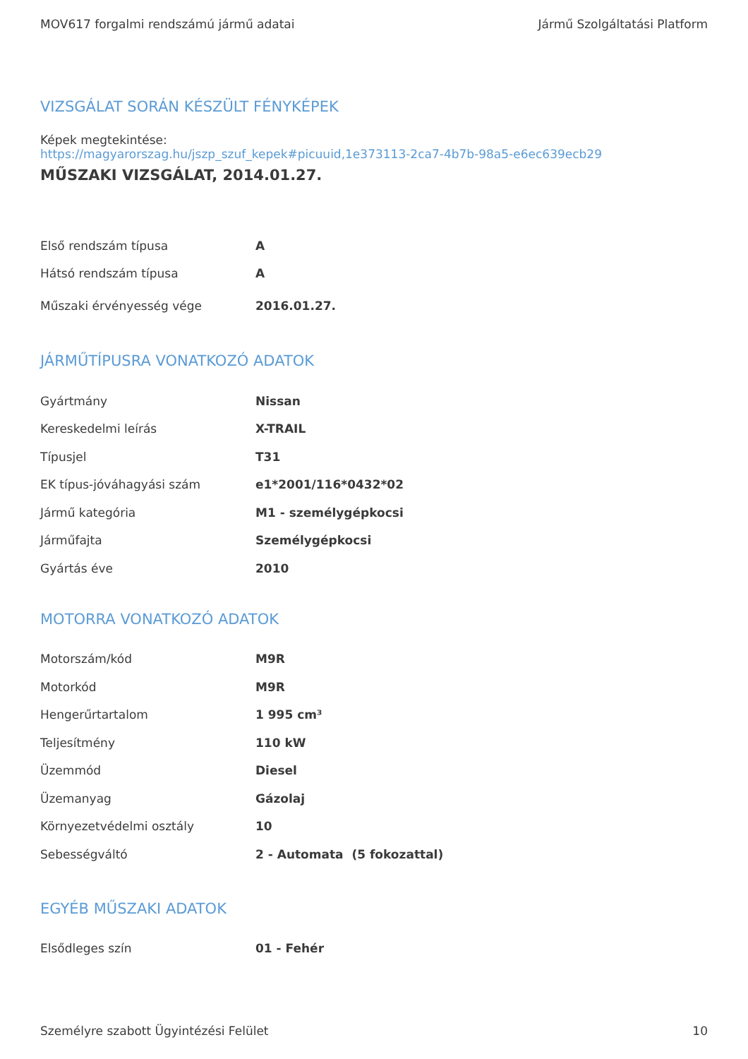MOV617 forgalmi rendszámú jármű adatai Jármű Szolgáltatási Platform
VIZSGÁLAT SORÁN KÉSZÜLT FÉNYKÉPEK
Képek megtekintése:
https://magyarorszag.hu/jszp_szuf_kepek#picuuid,1e373113-2ca7-4b7b-98a5-e6ec639ecb29
MŰSZAKI VIZSGÁLAT, 2014.01.27.
| Első rendszám típusa | A |
| Hátsó rendszám típusa | A |
| Műszaki érvényesség vége | 2016.01.27. |
JÁRMŰTÍPUSRA VONATKOZÓ ADATOK
| Gyártmány | Nissan |
| Kereskedelmi leírás | X-TRAIL |
| Típusjel | T31 |
| EK típus-jóváhagyási szám | e1*2001/116*0432*02 |
| Jármű kategória | M1 - személygépkocsi |
| Járműfajta | Személygépkocsi |
| Gyártás éve | 2010 |
MOTORRA VONATKOZÓ ADATOK
| Motorszám/kód | M9R |
| Motorkód | M9R |
| Hengerűrtartalom | 1 995 cm³ |
| Teljesítmény | 110 kW |
| Üzemmód | Diesel |
| Üzemanyag | Gázolaj |
| Környezetvédelmi osztály | 10 |
| Sebességváltó | 2 - Automata (5 fokozattal) |
EGYÉB MŰSZAKI ADATOK
| Elsődleges szín | 01 - Fehér |
Személyre szabott Ügyintézési Felület 10